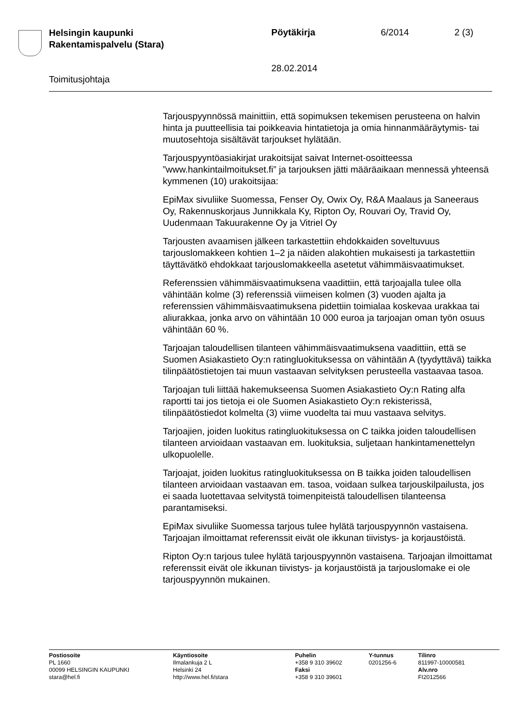Helsingin kaupunki
Rakentamispalvelu (Stara)
Pöytäkirja 6/2014 2 (3)
28.02.2014
Toimitusjohtaja
Tarjouspyynnössä mainittiin, että sopimuksen tekemisen perusteena on halvin hinta ja puutteellisia tai poikkeavia hintatietoja ja omia hinnanmääräytymis- tai muutosehtoja sisältävät tarjoukset hylätään.
Tarjouspyyntöasiakirjat urakoitsijat saivat Internet-osoitteessa ”www.hankintailmoitukset.fi” ja tarjouksen jätti määräaikaan mennessä yhteensä kymmenen (10) urakoitsijaa:
EpiMax sivuliike Suomessa, Fenser Oy, Owix Oy, R&A Maalaus ja Saneeraus Oy, Rakennuskorjaus Junnikkala Ky, Ripton Oy, Rouvari Oy, Travid Oy, Uudenmaan Takuurakenne Oy ja Vitriel Oy
Tarjousten avaamisen jälkeen tarkastettiin ehdokkaiden soveltuvuus tarjouslomakkeen kohtien 1–2 ja näiden alakohtien mukaisesti ja tarkastettiin täyttävätkö ehdokkaat tarjouslomakkeella asetetut vähimmäisvaatimukset.
Referenssien vähimmäisvaatimuksena vaadittiin, että tarjoajalla tulee olla vähintään kolme (3) referenssiä viimeisen kolmen (3) vuoden ajalta ja referenssien vähimmäisvaatimuksena pidettiin toimialaa koskevaa urakkaa tai aliurakkaa, jonka arvo on vähintään 10 000 euroa ja tarjoajan oman työn osuus vähintään 60 %.
Tarjoajan taloudellisen tilanteen vähimmäisvaatimuksena vaadittiin, että se Suomen Asiakastieto Oy:n ratingluokituksessa on vähintään A (tyydyttävä) taikka tilinpäätöstietojen tai muun vastaavan selvityksen perusteella vastaavaa tasoa.
Tarjoajan tuli liittää hakemukseensa Suomen Asiakastieto Oy:n Rating alfa raportti tai jos tietoja ei ole Suomen Asiakastieto Oy:n rekisterissä, tilinpäätöstiedot kolmelta (3) viime vuodelta tai muu vastaava selvitys.
Tarjoajien, joiden luokitus ratingluokituksessa on C taikka joiden taloudellisen tilanteen arvioidaan vastaavan em. luokituksia, suljetaan hankintamenettelyn ulkopuolelle.
Tarjoajat, joiden luokitus ratingluokituksessa on B taikka joiden taloudellisen tilanteen arvioidaan vastaavan em. tasoa, voidaan sulkea tarjouskilpailusta, jos ei saada luotettavaa selvitystä toimenpiteistä taloudellisen tilanteensa parantamiseksi.
EpiMax sivuliike Suomessa tarjous tulee hylätä tarjouspyynnön vastaisena. Tarjoajan ilmoittamat referenssit eivät ole ikkunan tiivistys- ja korjaustöistä.
Ripton Oy:n tarjous tulee hylätä tarjouspyynnön vastaisena. Tarjoajan ilmoittamat referenssit eivät ole ikkunan tiivistys- ja korjaustöistä ja tarjouslomake ei ole tarjouspyynnön mukainen.
Postiosoite
PL 1660
00099 HELSINGIN KAUPUNKI
stara@hel.fi
Käyntiosoite
Ilmalankuja 2 L
Helsinki 24
http://www.hel.fi/stara
Puhelin
+358 9 310 39602
Faksi
+358 9 310 39601
Y-tunnus
0201256-6
Tilinro
811997-10000581
Alv.nro
FI2012566